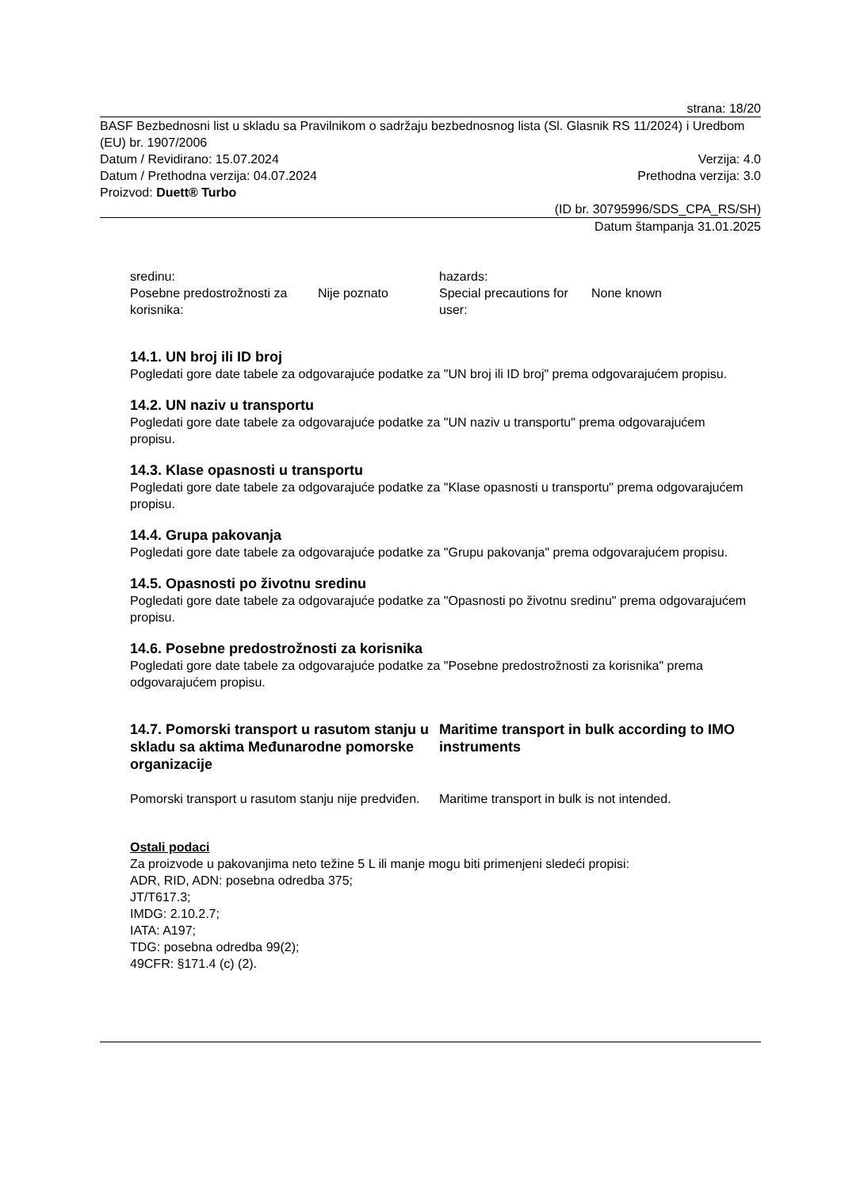strana: 18/20
BASF Bezbednosni list u skladu sa Pravilnikom o sadržaju bezbednosnog lista (Sl. Glasnik RS 11/2024) i Uredbom (EU) br. 1907/2006
Datum / Revidirano: 15.07.2024 Verzija: 4.0
Datum / Prethodna verzija: 04.07.2024 Prethodna verzija: 3.0
Proizvod: Duett® Turbo
(ID br. 30795996/SDS_CPA_RS/SH)
Datum štampanja 31.01.2025
sredinu:
Posebne predostrožnosti za korisnika:
Nije poznato
hazards:
Special precautions for user:
None known
14.1. UN broj ili ID broj
Pogledati gore date tabele za odgovarajuće podatke za "UN broj ili ID broj" prema odgovarajućem propisu.
14.2. UN naziv u transportu
Pogledati gore date tabele za odgovarajuće podatke za "UN naziv u transportu" prema odgovarajućem propisu.
14.3. Klase opasnosti u transportu
Pogledati gore date tabele za odgovarajuće podatke za "Klase opasnosti u transportu" prema odgovarajućem propisu.
14.4. Grupa pakovanja
Pogledati gore date tabele za odgovarajuće podatke za "Grupu pakovanja" prema odgovarajućem propisu.
14.5. Opasnosti po životnu sredinu
Pogledati gore date tabele za odgovarajuće podatke za "Opasnosti po životnu sredinu" prema odgovarajućem propisu.
14.6. Posebne predostrožnosti za korisnika
Pogledati gore date tabele za odgovarajuće podatke za "Posebne predostrožnosti za korisnika" prema odgovarajućem propisu.
14.7. Pomorski transport u rasutom stanju u skladu sa aktima Međunarodne pomorske organizacije
Pomorski transport u rasutom stanju nije predviđen.
Maritime transport in bulk according to IMO instruments
Maritime transport in bulk is not intended.
Ostali podaci
Za proizvode u pakovanjima neto težine 5 L ili manje mogu biti primenjeni sledeći propisi:
ADR, RID, ADN: posebna odredba 375;
JT/T617.3;
IMDG: 2.10.2.7;
IATA: A197;
TDG: posebna odredba 99(2);
49CFR: §171.4 (c) (2).